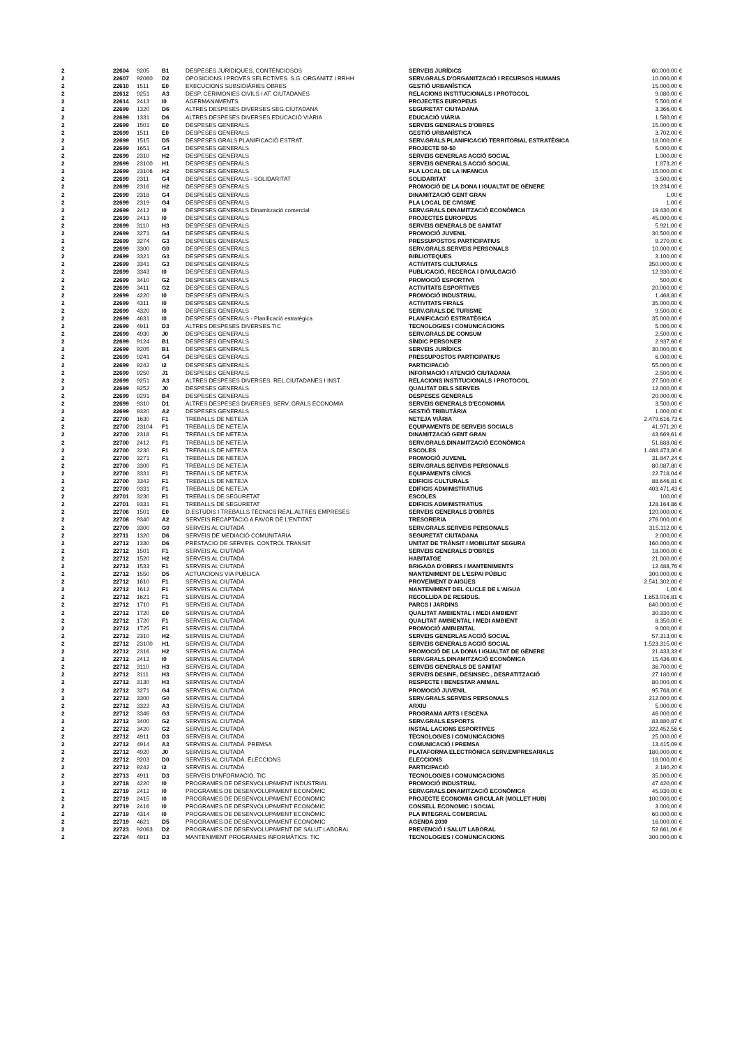| 2 | 22604 | 9205 | B1 | DESPESES JURÍDIQUES, CONTENCIOSOS | SERVEIS JURÍDICS | 60.000,00 € |
| 2 | 22607 | 92060 | D2 | OPOSICIONS I PROVES SELECTIVES. S.G. ORGANITZ I RRHH | SERV.GRALS.D'ORGANITZACIÓ I RECURSOS HUMANS | 10.000,00 € |
| 2 | 22610 | 1511 | E0 | EXECUCIONS SUBSIDIÀRIES OBRES | GESTIÓ URBANÍSTICA | 15.000,00 € |
| 2 | 22612 | 9251 | A3 | DESP. CERIMONIES CIVILS I AT. CIUTADANES | RELACIONS INSTITUCIONALS I PROTOCOL | 9.080,00 € |
| 2 | 22614 | 2413 | I0 | AGERMANAMENTS | PROJECTES EUROPEUS | 5.500,00 € |
| 2 | 22699 | 1320 | D6 | ALTRES DESPESES DIVERSES.SEG.CIUTADANA | SEGURETAT CIUTADANA | 3.366,00 € |
| 2 | 22699 | 1331 | D6 | ALTRES DESPESES DIVERSES.EDUCACIÓ VIÀRIA | EDUCACIÓ VIÀRIA | 1.580,00 € |
| 2 | 22699 | 1501 | E0 | DESPESES GENERALS | SERVEIS GENERALS D'OBRES | 15.000,00 € |
| 2 | 22699 | 1511 | E0 | DESPESES GENERALS | GESTIÓ URBANÍSTICA | 3.702,00 € |
| 2 | 22699 | 1515 | D5 | DESPESES GRALS.PLANIFICACIÓ ESTRAT. | SERV.GRALS.PLANIFICACIÓ TERRITORIAL ESTRATÈGICA | 18.000,00 € |
| 2 | 22699 | 1651 | G4 | DESPESES GENERALS | PROJECTE 50-50 | 5.000,00 € |
| 2 | 22699 | 2310 | H2 | DESPESES GENERALS | SERVEIS GENERLAS ACCIÓ SOCIAL | 1.000,00 € |
| 2 | 22699 | 23100 | H1 | DESPESES GENERALS | SERVEIS GENERALS ACCIÓ SOCIAL | 1.873,20 € |
| 2 | 22699 | 23106 | H2 | DESPESES GENERALS | PLA LOCAL DE LA INFANCIA | 15.000,00 € |
| 2 | 22699 | 2311 | G4 | DESPESES GENERALS - SOLIDARITAT | SOLIDARITAT | 3.500,00 € |
| 2 | 22699 | 2316 | H2 | DESPESES GENERALS | PROMOCIÓ DE LA DONA I IGUALTAT DE GÈNERE | 19.234,00 € |
| 2 | 22699 | 2318 | G4 | DESPESES GENERALS | DINAMITZACIÓ GENT GRAN | 1,00 € |
| 2 | 22699 | 2319 | G4 | DESPESES GENERALS | PLA LOCAL DE CIVISME | 1,00 € |
| 2 | 22699 | 2412 | I0 | DESPESES GENERALS Dinamització comercial | SERV.GRALS.DINAMITZACIÓ ECONÒMICA | 19.430,00 € |
| 2 | 22699 | 2413 | I0 | DESPESES GENERALS | PROJECTES EUROPEUS | 45.000,00 € |
| 2 | 22699 | 3110 | H3 | DESPESES GENERALS | SERVEIS GENERALS DE SANITAT | 5.921,00 € |
| 2 | 22699 | 3271 | G4 | DESPESES GENERALS | PROMOCIÓ JUVENIL | 30.500,00 € |
| 2 | 22699 | 3274 | G3 | DESPESES GENERALS | PRESSUPOSTOS PARTICIPATIUS | 9.270,00 € |
| 2 | 22699 | 3300 | G0 | DESPESES GENERALS | SERV.GRALS.SERVEIS PERSONALS | 10.000,00 € |
| 2 | 22699 | 3321 | G3 | DESPESES GENERALS | BIBLIOTEQUES | 3.100,00 € |
| 2 | 22699 | 3341 | G3 | DESPESES GENERALS | ACTIVITATS CULTURALS | 350.000,00 € |
| 2 | 22699 | 3343 | I0 | DESPESES GENERALS | PUBLICACIÓ, RECERCA I DIVULGACIÓ | 12.930,00 € |
| 2 | 22699 | 3410 | G2 | DESPESES GENERALS | PROMOCIÓ ESPORTIVA | 500,00 € |
| 2 | 22699 | 3411 | G2 | DESPESES GENERALS | ACTIVITATS ESPORTIVES | 20.000,00 € |
| 2 | 22699 | 4220 | I0 | DESPESES GENERALS | PROMOCIÓ INDUSTRIAL | 1.468,80 € |
| 2 | 22699 | 4311 | I0 | DESPESES GENERALS | ACTIVITATS FIRALS | 35.000,00 € |
| 2 | 22699 | 4320 | I0 | DESPESES GENERALS | SERV.GRALS.DE TURISME | 9.500,00 € |
| 2 | 22699 | 4631 | I0 | DESPESES GENERALS - Planificació estratègica | PLANIFICACIÓ ESTRATÈGICA | 35.000,00 € |
| 2 | 22699 | 4911 | D3 | ALTRES DESPESES DIVERSES.TIC | TECNOLOGIES I COMUNICACIONS | 5.000,00 € |
| 2 | 22699 | 4930 | J0 | DESPESES GENERALS | SERV.GRALS.DE CONSUM | 2.500,00 € |
| 2 | 22699 | 9124 | B1 | DESPESES GENERALS | SÍNDIC PERSONER | 2.937,60 € |
| 2 | 22699 | 9205 | B1 | DESPESES GENERALS | SERVEIS JURÍDICS | 30.000,00 € |
| 2 | 22699 | 9241 | G4 | DESPESES GENERALS | PRESSUPOSTOS PARTICIPATIUS | 6.000,00 € |
| 2 | 22699 | 9242 | I2 | DESPESES GENERALS | PARTICIPACIÓ | 55.000,00 € |
| 2 | 22699 | 9250 | J1 | DESPESES GENERALS | INFORMACIÓ I ATENCIÓ CIUTADANA | 2.500,00 € |
| 2 | 22699 | 9251 | A3 | ALTRES DESPESES DIVERSES. REL.CIUTADANES I INST. | RELACIONS INSTITUCIONALS I PROTOCOL | 27.500,00 € |
| 2 | 22699 | 9252 | J0 | DESPESES GENERALS | QUALITAT DELS SERVEIS | 12.000,00 € |
| 2 | 22699 | 9291 | B4 | DESPESES GENERALS | DESPESES GENERALS | 20.000,00 € |
| 2 | 22699 | 9310 | D1 | ALTRES DESPESES DIVERSES. SERV. GRALS ECONOMIA | SERVEIS GENERALS D'ECONOMIA | 3.500,00 € |
| 2 | 22699 | 9320 | A2 | DESPESES GENERALS | GESTIÓ TRIBUTÀRIA | 1.000,00 € |
| 2 | 22700 | 1630 | F1 | TREBALLS DE NETEJA | NETEJA VIÀRIA | 2.479.616,73 € |
| 2 | 22700 | 23104 | F1 | TREBALLS DE NETEJA | EQUIPAMENTS DE SERVEIS SOCIALS | 41.971,20 € |
| 2 | 22700 | 2318 | F1 | TREBALLS DE NETEJA | DINAMITZACIÓ GENT GRAN | 43.669,61 € |
| 2 | 22700 | 2412 | F1 | TREBALLS DE NETEJA | SERV.GRALS.DINAMITZACIÓ ECONÒMICA | 51.688,08 € |
| 2 | 22700 | 3230 | F1 | TREBALLS DE NETEJA | ESCOLES | 1.488.473,80 € |
| 2 | 22700 | 3271 | F1 | TREBALLS DE NETEJA | PROMOCIÓ JUVENIL | 31.847,24 € |
| 2 | 22700 | 3300 | F1 | TREBALLS DE NETEJA | SERV.GRALS.SERVEIS PERSONALS | 80.087,80 € |
| 2 | 22700 | 3331 | F1 | TREBALLS DE NETEJA | EQUIPAMENTS CÍVICS | 22.718,04 € |
| 2 | 22700 | 3342 | F1 | TREBALLS DE NETEJA | EDIFICIS CULTURALS | 88.646,81 € |
| 2 | 22700 | 9331 | F1 | TREBALLS DE NETEJA | EDIFICIS ADMINISTRATIUS | 403.471,43 € |
| 2 | 22701 | 3230 | F1 | TREBALLS DE SEGURETAT | ESCOLES | 100,00 € |
| 2 | 22701 | 9331 | F1 | TREBALLS DE SEGURETAT | EDIFICIS ADMINISTRATIUS | 128.164,86 € |
| 2 | 22706 | 1501 | E0 | D.ESTUDIS I TREBALLS TÈCNICS REAL.ALTRES EMPRESES | SERVEIS GENERALS D'OBRES | 120.000,00 € |
| 2 | 22708 | 9340 | A2 | SERVEIS RECAPTACIÓ A FAVOR DE L'ENTITAT | TRESORERIA | 276.000,00 € |
| 2 | 22709 | 3300 | G0 | SERVEIS AL CIUTADÀ | SERV.GRALS.SERVEIS PERSONALS | 315.112,00 € |
| 2 | 22711 | 1320 | D6 | SERVEIS DE MEDIACIÓ COMUNITÀRIA | SEGURETAT CIUTADANA | 2.000,00 € |
| 2 | 22712 | 1330 | D6 | PRESTACIO DE SERVEIS. CONTROL TRANSIT | UNITAT DE TRÀNSIT I MOBILITAT SEGURA | 160.000,00 € |
| 2 | 22712 | 1501 | F1 | SERVEIS AL CIUTADÀ | SERVEIS GENERALS D'OBRES | 18.000,00 € |
| 2 | 22712 | 1520 | H2 | SERVEIS AL CIUTADÀ | HABITATGE | 21.000,00 € |
| 2 | 22712 | 1533 | F1 | SERVEIS AL CIUTADÀ | BRIGADA D'OBRES I MANTENIMENTS | 12.488,76 € |
| 2 | 22712 | 1550 | D5 | ACTUACIONS VIA PUBLICA | MANTENIMENT DE L'ESPAI PÚBLIC | 300.000,00 € |
| 2 | 22712 | 1610 | F1 | SERVEIS AL CIUTADÀ | PROVEÏMENT D'AIGÜES | 2.541.302,00 € |
| 2 | 22712 | 1612 | F1 | SERVEIS AL CIUTADÀ | MANTENIMENT DEL CLICLE DE L'AIGUA | 1,00 € |
| 2 | 22712 | 1621 | F1 | SERVEIS AL CIUTADÀ | RECOLLIDA DE RESIDUS. | 1.653.016,81 € |
| 2 | 22712 | 1710 | F1 | SERVEIS AL CIUTADÀ | PARCS I JARDINS | 640.000,00 € |
| 2 | 22712 | 1720 | E0 | SERVEIS AL CIUTADÀ | QUALITAT AMBIENTAL I MEDI AMBIENT | 30.330,00 € |
| 2 | 22712 | 1720 | F1 | SERVEIS AL CIUTADÀ | QUALITAT AMBIENTAL I MEDI AMBIENT | 8.350,00 € |
| 2 | 22712 | 1725 | F1 | SERVEIS AL CIUTADÀ | PROMOCIÓ AMBIENTAL | 9.000,00 € |
| 2 | 22712 | 2310 | H2 | SERVEIS AL CIUTADÀ | SERVEIS GENERLAS ACCIÓ SOCIAL | 57.313,00 € |
| 2 | 22712 | 23100 | H1 | SERVEIS AL CIUTADÀ | SERVEIS GENERALS ACCIÓ SOCIAL | 1.523.315,00 € |
| 2 | 22712 | 2316 | H2 | SERVEIS AL CIUTADÀ | PROMOCIÓ DE LA DONA I IGUALTAT DE GÈNERE | 21.433,33 € |
| 2 | 22712 | 2412 | I0 | SERVEIS AL CIUTADÀ | SERV.GRALS.DINAMITZACIÓ ECONÒMICA | 15.436,00 € |
| 2 | 22712 | 3110 | H3 | SERVEIS AL CIUTADÀ | SERVEIS GENERALS DE SANITAT | 36.700,00 € |
| 2 | 22712 | 3111 | H3 | SERVEIS AL CIUTADÀ | SERVEIS DESINF., DESINSEC., DESRATITZACIÓ | 27.180,00 € |
| 2 | 22712 | 3130 | H3 | SERVEIS AL CIUTADÀ | RESPECTE I BENESTAR ANIMAL | 80.000,00 € |
| 2 | 22712 | 3271 | G4 | SERVEIS AL CIUTADÀ | PROMOCIÓ JUVENIL | 95.768,00 € |
| 2 | 22712 | 3300 | G0 | SERVEIS AL CIUTADÀ | SERV.GRALS.SERVEIS PERSONALS | 212.000,00 € |
| 2 | 22712 | 3322 | A3 | SERVEIS AL CIUTADÀ | ARXIU | 5.000,00 € |
| 2 | 22712 | 3346 | G3 | SERVEIS AL CIUTADÀ | PROGRAMA ARTS I ESCENA | 46.000,00 € |
| 2 | 22712 | 3400 | G2 | SERVEIS AL CIUTADÀ | SERV.GRALS.ESPORTS | 83.880,87 € |
| 2 | 22712 | 3420 | G2 | SERVEIS AL CIUTADÀ | INSTAL·LACIONS ESPORTIVES | 322.452,56 € |
| 2 | 22712 | 4911 | D3 | SERVEIS AL CIUTADÀ | TECNOLOGIES I COMUNICACIONS | 25.000,00 € |
| 2 | 22712 | 4914 | A3 | SERVEIS AL CIUTADÀ. PREMSA | COMUNICACIÓ I PREMSA | 13.415,09 € |
| 2 | 22712 | 4920 | J0 | SERVEIS AL CIUTADÀ | PLATAFORMA ELECTRÒNICA SERV.EMPRESARIALS | 180.000,00 € |
| 2 | 22712 | 9203 | D0 | SERVEIS AL CIUTADÀ. ELECCIONS | ELECCIONS | 16.000,00 € |
| 2 | 22712 | 9242 | I2 | SERVEIS AL CIUTADÀ | PARTICIPACIÓ | 2.180,20 € |
| 2 | 22713 | 4911 | D3 | SERVEIS D'INFORMACIÓ. TIC | TECNOLOGIES I COMUNICACIONS | 35.000,00 € |
| 2 | 22718 | 4220 | I0 | PROGRAMES DE DESENVOLUPAMENT INDUSTRIAL | PROMOCIÓ INDUSTRIAL | 47.420,00 € |
| 2 | 22719 | 2412 | I0 | PROGRAMES DE DESENVOLUPAMENT ECONÒMIC | SERV.GRALS.DINAMITZACIÓ ECONÒMICA | 45.930,00 € |
| 2 | 22719 | 2415 | I0 | PROGRAMES DE DESENVOLUPAMENT ECONÒMIC | PROJECTE ECONOMIA CIRCULAR (MOLLET HUB) | 100.000,00 € |
| 2 | 22719 | 2416 | I0 | PROGRAMES DE DESENVOLUPAMENT ECONÒMIC | CONSELL ECONOMIC I SOCIAL | 3.000,00 € |
| 2 | 22719 | 4314 | I0 | PROGRAMES DE DESENVOLUPAMENT ECONÒMIC | PLA INTEGRAL COMERCIAL | 60.000,00 € |
| 2 | 22719 | 4621 | D5 | PROGRAMES DE DESENVOLUPAMENT ECONÒMIC | AGENDA 2030 | 16.000,00 € |
| 2 | 22723 | 92063 | D2 | PROGRAMES DE DESENVOLUPAMENT DE SALUT LABORAL | PREVENCIÓ I SALUT LABORAL | 52.661,06 € |
| 2 | 22724 | 4911 | D3 | MANTENIMENT PROGRAMES INFORMÀTICS. TIC | TECNOLOGIES I COMUNICACIONS | 300.000,00 € |